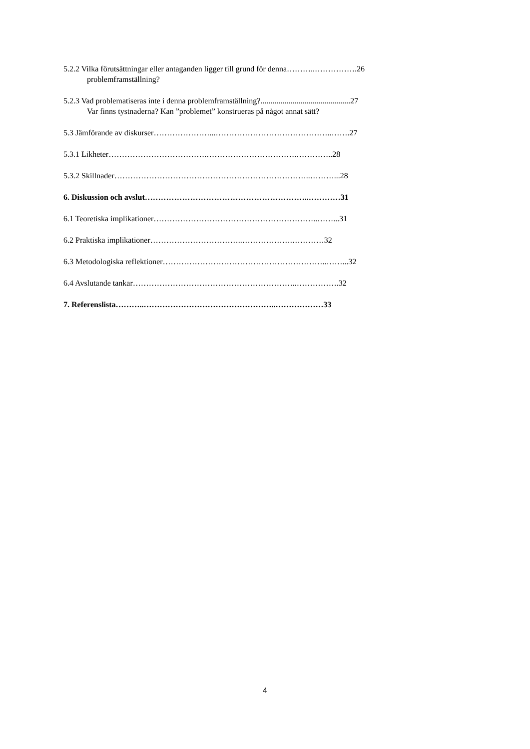5.2.2 Vilka förutsättningar eller antaganden ligger till grund för denna………..…………….26
problemframställning?
5.2.3 Vad problematiseras inte i denna problemframställning?.............................................27
Var finns tystnaderna? Kan ”problemet” konstrueras på något annat sätt?
5.3 Jämförande av diskurser…………………...……………………………………..…….27
5.3.1 Likheter……………………………….…………………………….…………..28
5.3.2 Skillnader………………………………………………………………..………...28
6. Diskussion och avslut……………………………………………………..…………31
6.1 Teoretiska implikationer……………………………………………………..……...31
6.2 Praktiska implikationer……………………………..……………….…………32
6.3 Metodologiska reflektioner……………………………………………………..……...32
6.4 Avslutande tankar……………………………………………………..…………….32
7. Referenslista………..…………………………………………..………………33
4